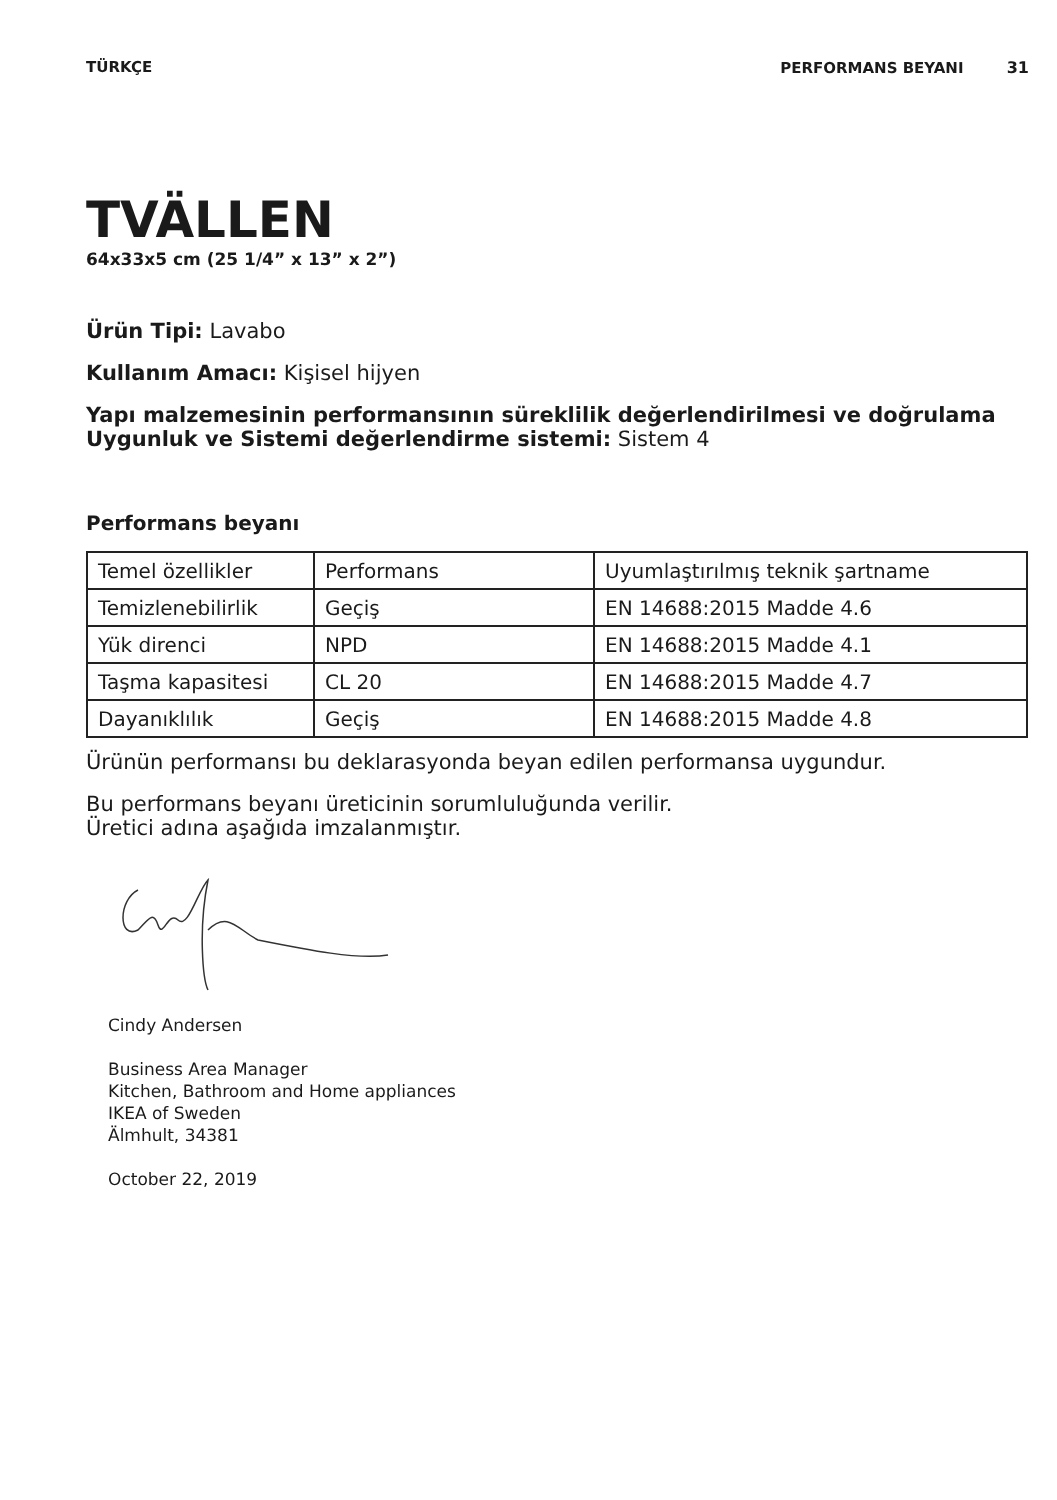TÜRKÇE PERFORMANS BEYANI 31
TVÄLLEN
64x33x5 cm (25 1/4” x 13” x 2”)
Ürün Tipi: Lavabo
Kullanım Amacı: Kişisel hijyen
Yapı malzemesinin performansının süreklilik değerlendirilmesi ve doğrulama Uygunluk ve Sistemi değerlendirme sistemi: Sistem 4
Performans beyanı
| Temel özellikler | Performans | Uyumlaştırılmış teknik şartname |
| Temizlenebilirlik | Geçiş | EN 14688:2015 Madde 4.6 |
| Yük direnci | NPD | EN 14688:2015 Madde 4.1 |
| Taşma kapasitesi | CL 20 | EN 14688:2015 Madde 4.7 |
| Dayanıklılık | Geçiş | EN 14688:2015 Madde 4.8 |
Ürünün performansı bu deklarasyonda beyan edilen performansa uygundur.
Bu performans beyanı üreticinin sorumluluğunda verilir.
Üretici adına aşağıda imzalanmıştır.
Cindy Andersen
Business Area Manager
Kitchen, Bathroom and Home appliances
IKEA of Sweden
Älmhult, 34381
October 22, 2019